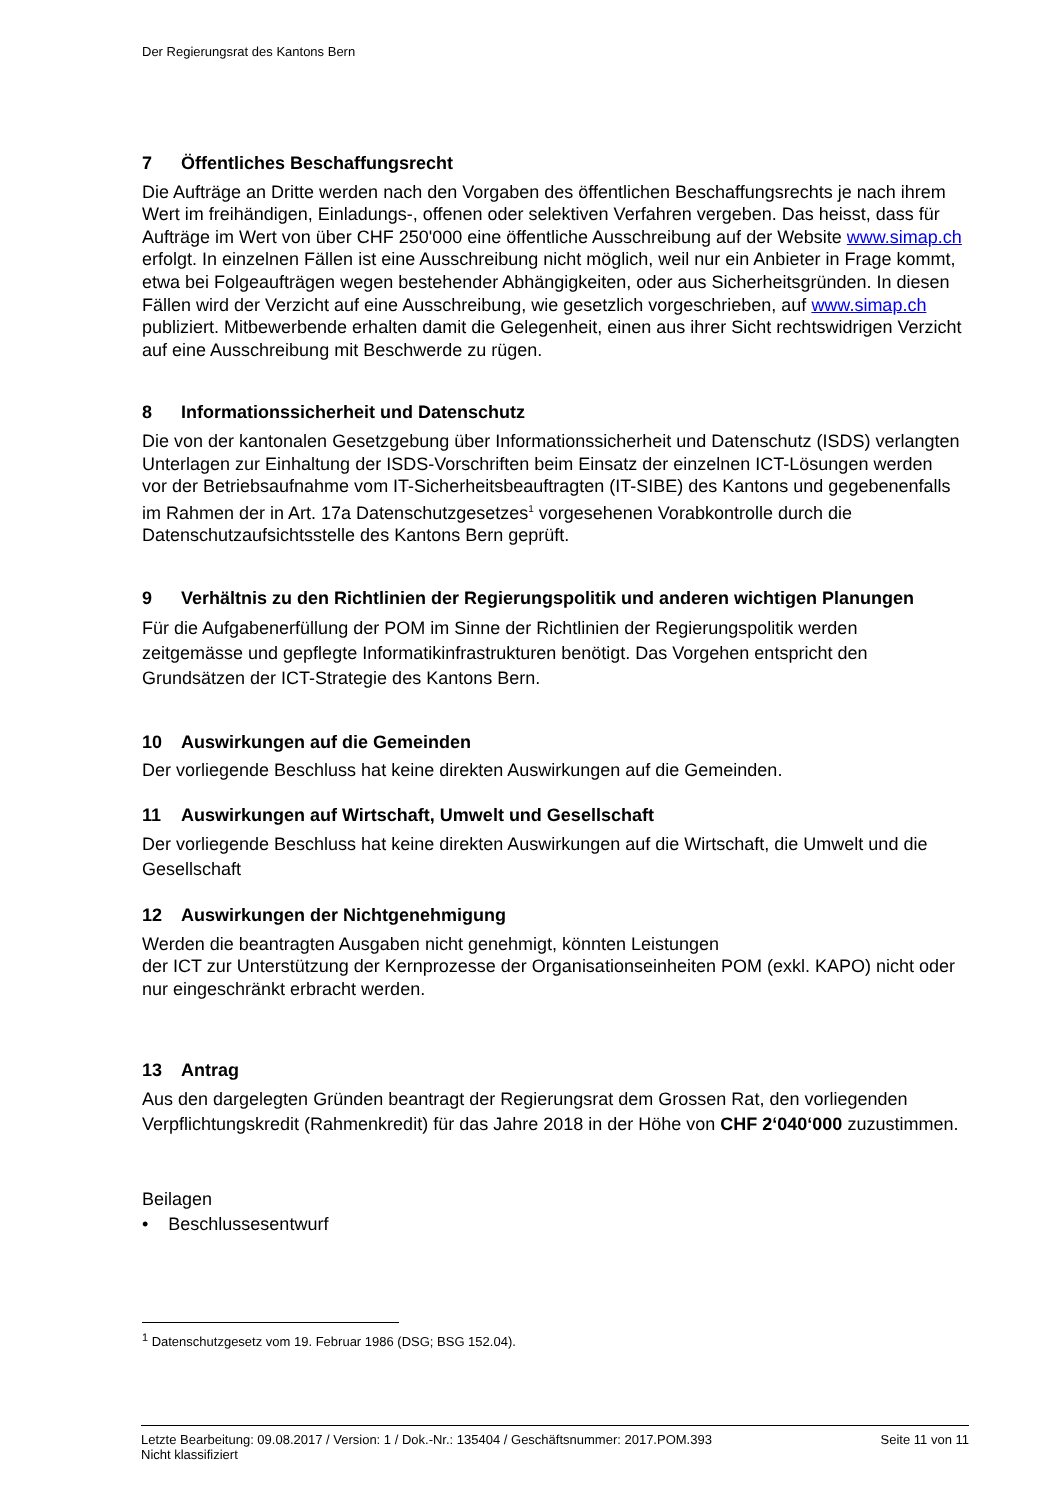Der Regierungsrat des Kantons Bern
7 Öffentliches Beschaffungsrecht
Die Aufträge an Dritte werden nach den Vorgaben des öffentlichen Beschaffungsrechts je nach ihrem Wert im freihändigen, Einladungs-, offenen oder selektiven Verfahren vergeben. Das heisst, dass für Aufträge im Wert von über CHF 250'000 eine öffentliche Ausschreibung auf der Website www.simap.ch erfolgt. In einzelnen Fällen ist eine Ausschreibung nicht möglich, weil nur ein Anbieter in Frage kommt, etwa bei Folgeaufträgen wegen bestehender Abhängigkeiten, oder aus Sicherheitsgründen. In diesen Fällen wird der Verzicht auf eine Ausschreibung, wie gesetzlich vorgeschrieben, auf www.simap.ch publiziert. Mitbewerbende erhalten damit die Gelegenheit, einen aus ihrer Sicht rechtswidrigen Verzicht auf eine Ausschreibung mit Beschwerde zu rügen.
8 Informationssicherheit und Datenschutz
Die von der kantonalen Gesetzgebung über Informationssicherheit und Datenschutz (ISDS) verlangten Unterlagen zur Einhaltung der ISDS-Vorschriften beim Einsatz der einzelnen ICT-Lösungen werden vor der Betriebsaufnahme vom IT-Sicherheitsbeauftragten (IT-SIBE) des Kantons und gegebenenfalls im Rahmen der in Art. 17a Datenschutzgesetzes<sup>1</sup> vorgesehenen Vorabkontrolle durch die Datenschutzaufsichtsstelle des Kantons Bern geprüft.
9 Verhältnis zu den Richtlinien der Regierungspolitik und anderen wichtigen Planungen
Für die Aufgabenerfüllung der POM im Sinne der Richtlinien der Regierungspolitik werden zeitgemässe und gepflegte Informatikinfrastrukturen benötigt. Das Vorgehen entspricht den Grundsätzen der ICT-Strategie des Kantons Bern.
10 Auswirkungen auf die Gemeinden
Der vorliegende Beschluss hat keine direkten Auswirkungen auf die Gemeinden.
11 Auswirkungen auf Wirtschaft, Umwelt und Gesellschaft
Der vorliegende Beschluss hat keine direkten Auswirkungen auf die Wirtschaft, die Umwelt und die Gesellschaft
12 Auswirkungen der Nichtgenehmigung
Werden die beantragten Ausgaben nicht genehmigt, könnten Leistungen
der ICT zur Unterstützung der Kernprozesse der Organisationseinheiten POM (exkl. KAPO) nicht oder nur eingeschränkt erbracht werden.
13 Antrag
Aus den dargelegten Gründen beantragt der Regierungsrat dem Grossen Rat, den vorliegenden Verpflichtungskredit (Rahmenkredit) für das Jahre 2018 in der Höhe von CHF 2‘040‘000 zuzustimmen.
Beilagen
• Beschlussesentwurf
<sup>1</sup> Datenschutzgesetz vom 19. Februar 1986 (DSG; BSG 152.04).
Letzte Bearbeitung: 09.08.2017 / Version: 1 / Dok.-Nr.: 135404 / Geschäftsnummer: 2017.POM.393 Seite 11 von 11
Nicht klassifiziert